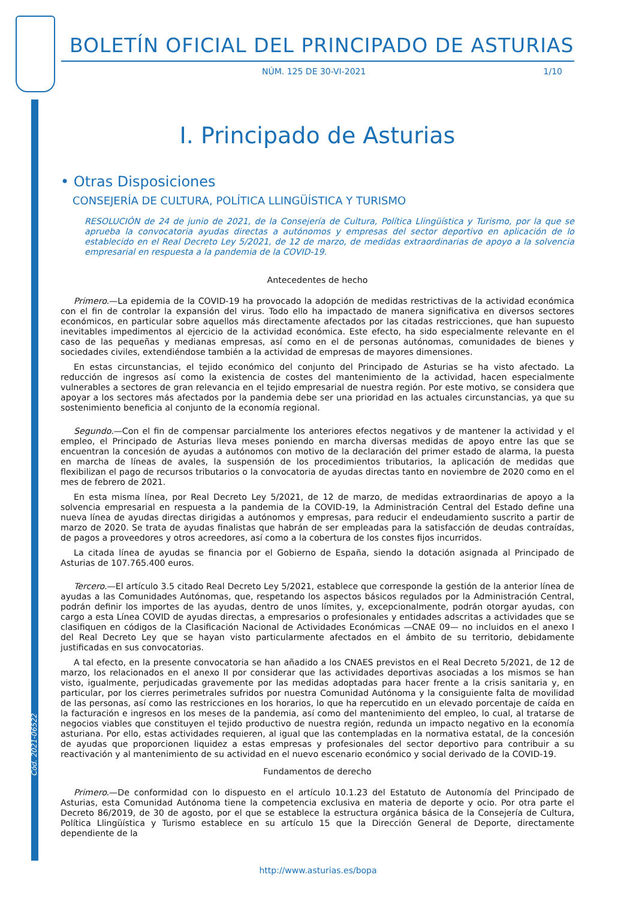BOLETÍN OFICIAL DEL PRINCIPADO DE ASTURIAS
NÚM. 125 DE 30-VI-2021 1/10
I. Principado de Asturias
• Otras Disposiciones
CONSEJERÍA DE CULTURA, POLÍTICA LLINGÜÍSTICA Y TURISMO
RESOLUCIÓN de 24 de junio de 2021, de la Consejería de Cultura, Política Llingüística y Turismo, por la que se aprueba la convocatoria ayudas directas a autónomos y empresas del sector deportivo en aplicación de lo establecido en el Real Decreto Ley 5/2021, de 12 de marzo, de medidas extraordinarias de apoyo a la solvencia empresarial en respuesta a la pandemia de la COVID-19.
Antecedentes de hecho
Primero.—La epidemia de la COVID-19 ha provocado la adopción de medidas restrictivas de la actividad económica con el fin de controlar la expansión del virus. Todo ello ha impactado de manera significativa en diversos sectores económicos, en particular sobre aquellos más directamente afectados por las citadas restricciones, que han supuesto inevitables impedimentos al ejercicio de la actividad económica. Este efecto, ha sido especialmente relevante en el caso de las pequeñas y medianas empresas, así como en el de personas autónomas, comunidades de bienes y sociedades civiles, extendiéndose también a la actividad de empresas de mayores dimensiones.
En estas circunstancias, el tejido económico del conjunto del Principado de Asturias se ha visto afectado. La reducción de ingresos así como la existencia de costes del mantenimiento de la actividad, hacen especialmente vulnerables a sectores de gran relevancia en el tejido empresarial de nuestra región. Por este motivo, se considera que apoyar a los sectores más afectados por la pandemia debe ser una prioridad en las actuales circunstancias, ya que su sostenimiento beneficia al conjunto de la economía regional.
Segundo.—Con el fin de compensar parcialmente los anteriores efectos negativos y de mantener la actividad y el empleo, el Principado de Asturias lleva meses poniendo en marcha diversas medidas de apoyo entre las que se encuentran la concesión de ayudas a autónomos con motivo de la declaración del primer estado de alarma, la puesta en marcha de líneas de avales, la suspensión de los procedimientos tributarios, la aplicación de medidas que flexibilizan el pago de recursos tributarios o la convocatoria de ayudas directas tanto en noviembre de 2020 como en el mes de febrero de 2021.
En esta misma línea, por Real Decreto Ley 5/2021, de 12 de marzo, de medidas extraordinarias de apoyo a la solvencia empresarial en respuesta a la pandemia de la COVID-19, la Administración Central del Estado define una nueva línea de ayudas directas dirigidas a autónomos y empresas, para reducir el endeudamiento suscrito a partir de marzo de 2020. Se trata de ayudas finalistas que habrán de ser empleadas para la satisfacción de deudas contraídas, de pagos a proveedores y otros acreedores, así como a la cobertura de los constes fijos incurridos.
La citada línea de ayudas se financia por el Gobierno de España, siendo la dotación asignada al Principado de Asturias de 107.765.400 euros.
Tercero.—El artículo 3.5 citado Real Decreto Ley 5/2021, establece que corresponde la gestión de la anterior línea de ayudas a las Comunidades Autónomas, que, respetando los aspectos básicos regulados por la Administración Central, podrán definir los importes de las ayudas, dentro de unos límites, y, excepcionalmente, podrán otorgar ayudas, con cargo a esta Línea COVID de ayudas directas, a empresarios o profesionales y entidades adscritas a actividades que se clasifiquen en códigos de la Clasificación Nacional de Actividades Económicas —CNAE 09— no incluidos en el anexo I del Real Decreto Ley que se hayan visto particularmente afectados en el ámbito de su territorio, debidamente justificadas en sus convocatorias.
A tal efecto, en la presente convocatoria se han añadido a los CNAES previstos en el Real Decreto 5/2021, de 12 de marzo, los relacionados en el anexo II por considerar que las actividades deportivas asociadas a los mismos se han visto, igualmente, perjudicadas gravemente por las medidas adoptadas para hacer frente a la crisis sanitaria y, en particular, por los cierres perimetrales sufridos por nuestra Comunidad Autónoma y la consiguiente falta de movilidad de las personas, así como las restricciones en los horarios, lo que ha repercutido en un elevado porcentaje de caída en la facturación e ingresos en los meses de la pandemia, así como del mantenimiento del empleo, lo cual, al tratarse de negocios viables que constituyen el tejido productivo de nuestra región, redunda un impacto negativo en la economía asturiana. Por ello, estas actividades requieren, al igual que las contempladas en la normativa estatal, de la concesión de ayudas que proporcionen liquidez a estas empresas y profesionales del sector deportivo para contribuir a su reactivación y al mantenimiento de su actividad en el nuevo escenario económico y social derivado de la COVID-19.
Fundamentos de derecho
Primero.—De conformidad con lo dispuesto en el artículo 10.1.23 del Estatuto de Autonomía del Principado de Asturias, esta Comunidad Autónoma tiene la competencia exclusiva en materia de deporte y ocio. Por otra parte el Decreto 86/2019, de 30 de agosto, por el que se establece la estructura orgánica básica de la Consejería de Cultura, Política Llingüística y Turismo establece en su artículo 15 que la Dirección General de Deporte, directamente dependiente de la
Cód. 2021-06522
http://www.asturias.es/bopa